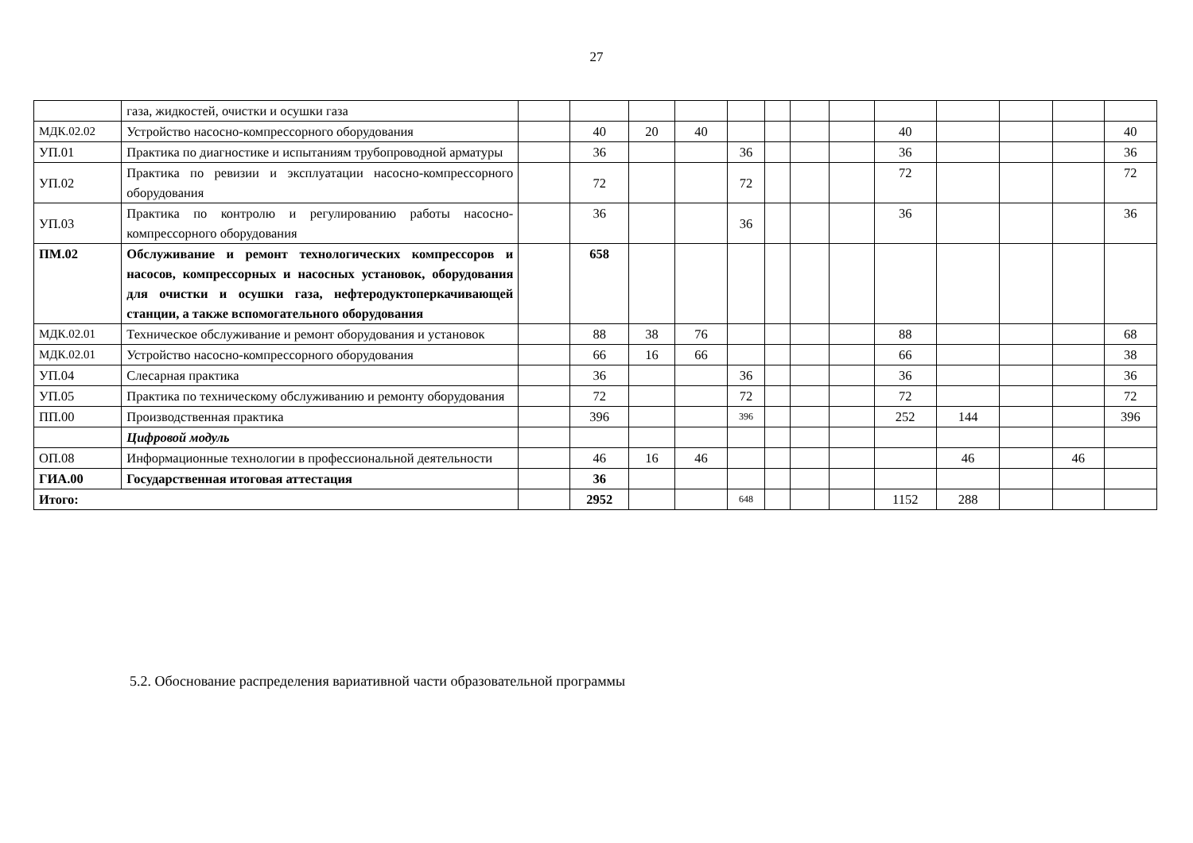27
| | газа, жидкостей, очистки и осушки газа | | | | | | | | | | | | | |
| МДК.02.02 | Устройство насосно-компрессорного оборудования | | 40 | 20 | 40 | | | | | 40 | | | | 40 |
| УП.01 | Практика по диагностике и испытаниям трубопроводной арматуры | | 36 | | | 36 | | | | 36 | | | | 36 |
| УП.02 | Практика по ревизии и эксплуатации насосно-компрессорного оборудования | | 72 | | | 72 | | | | 72 | | | | 72 |
| УП.03 | Практика по контролю и регулированию работы насосно-компрессорного оборудования | | 36 | | | 36 | | | | 36 | | | | 36 |
| ПМ.02 | Обслуживание и ремонт технологических компрессоров и насосов, компрессорных и насосных установок, оборудования для очистки и осушки газа, нефтеродуктоперкачивающей станции, а также вспомогательного оборудования | | 658 | | | | | | | | | | | |
| МДК.02.01 | Техническое обслуживание и ремонт оборудования и установок | | 88 | 38 | 76 | | | | | 88 | | | | 68 |
| МДК.02.01 | Устройство насосно-компрессорного оборудования | | 66 | 16 | 66 | | | | | 66 | | | | 38 |
| УП.04 | Слесарная практика | | 36 | | | 36 | | | | 36 | | | | 36 |
| УП.05 | Практика по техническому обслуживанию и ремонту оборудования | | 72 | | | 72 | | | | 72 | | | | 72 |
| ПП.00 | Производственная практика | | 396 | | | 396 | | | | 252 | 144 | | | 396 |
| | Цифровой модуль | | | | | | | | | | | | | |
| ОП.08 | Информационные технологии в профессиональной деятельности | | 46 | 16 | 46 | | | | | | 46 | | 46 | |
| ГИА.00 | Государственная итоговая аттестация | | 36 | | | | | | | | | | | |
| Итого: | | | 2952 | | | 648 | | | | 1152 | 288 | | | |
5.2. Обоснование распределения вариативной части образовательной программы